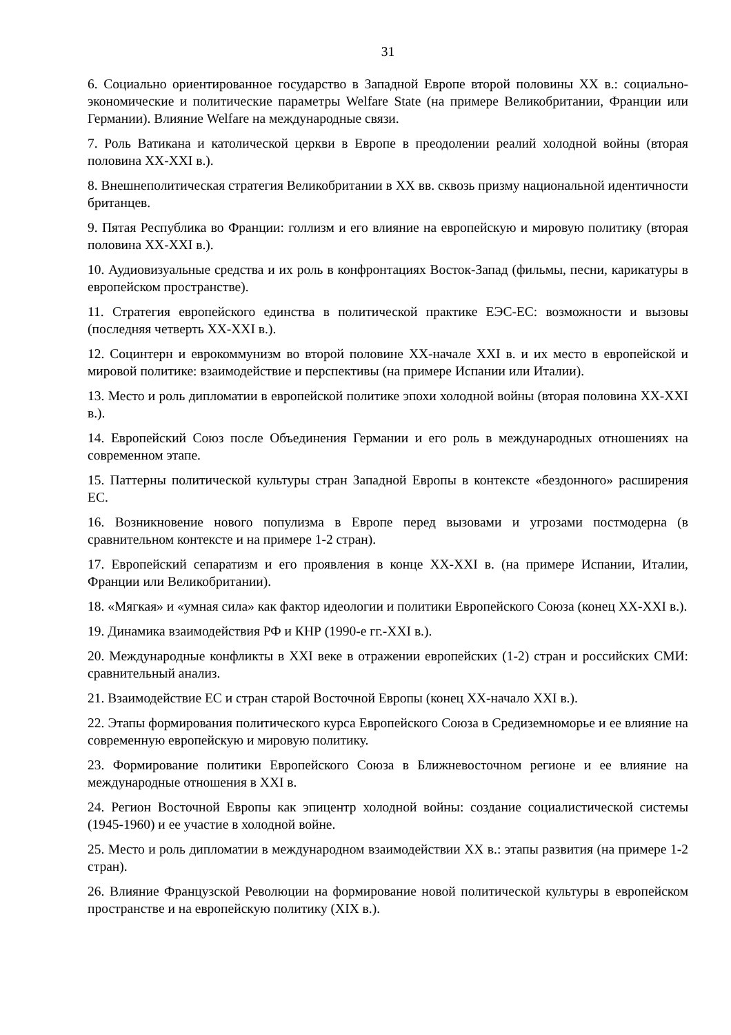31
6. Социально ориентированное государство в Западной Европе второй половины XX в.: социально-экономические и политические параметры Welfare State (на примере Великобритании, Франции или Германии). Влияние Welfare на международные связи.
7. Роль Ватикана и католической церкви в Европе в преодолении реалий холодной войны (вторая половина XX-XXI в.).
8. Внешнеполитическая стратегия Великобритании в XX вв. сквозь призму национальной идентичности британцев.
9. Пятая Республика во Франции: голлизм и его влияние на европейскую и мировую политику (вторая половина XX-XXI в.).
10. Аудиовизуальные средства и их роль в конфронтациях Восток-Запад (фильмы, песни, карикатуры в европейском пространстве).
11. Стратегия европейского единства в политической практике ЕЭС-ЕС: возможности и вызовы (последняя четверть XX-XXI в.).
12. Социнтерн и еврокоммунизм во второй половине XX-начале XXI в. и их место в европейской и мировой политике: взаимодействие и перспективы (на примере Испании или Италии).
13. Место и роль дипломатии в европейской политике эпохи холодной войны (вторая половина XX-XXI в.).
14. Европейский Союз после Объединения Германии и его роль в международных отношениях на современном этапе.
15. Паттерны политической культуры стран Западной Европы в контексте «бездонного» расширения ЕС.
16. Возникновение нового популизма в Европе перед вызовами и угрозами постмодерна (в сравнительном контексте и на примере 1-2 стран).
17. Европейский сепаратизм и его проявления в конце XX-XXI в. (на примере Испании, Италии, Франции или Великобритании).
18. «Мягкая» и «умная сила» как фактор идеологии и политики Европейского Союза (конец XX-XXI в.).
19. Динамика взаимодействия РФ и КНР (1990-е гг.-XXI в.).
20. Международные конфликты в XXI веке в отражении европейских (1-2) стран и российских СМИ: сравнительный анализ.
21. Взаимодействие ЕС и стран старой Восточной Европы (конец XX-начало XXI в.).
22. Этапы формирования политического курса Европейского Союза в Средиземноморье и ее влияние на современную европейскую и мировую политику.
23. Формирование политики Европейского Союза в Ближневосточном регионе и ее влияние на международные отношения в XXI в.
24. Регион Восточной Европы как эпицентр холодной войны: создание социалистической системы (1945-1960) и ее участие в холодной войне.
25. Место и роль дипломатии в международном взаимодействии XX в.: этапы развития (на примере 1-2 стран).
26. Влияние Французской Революции на формирование новой политической культуры в европейском пространстве и на европейскую политику (XIX в.).